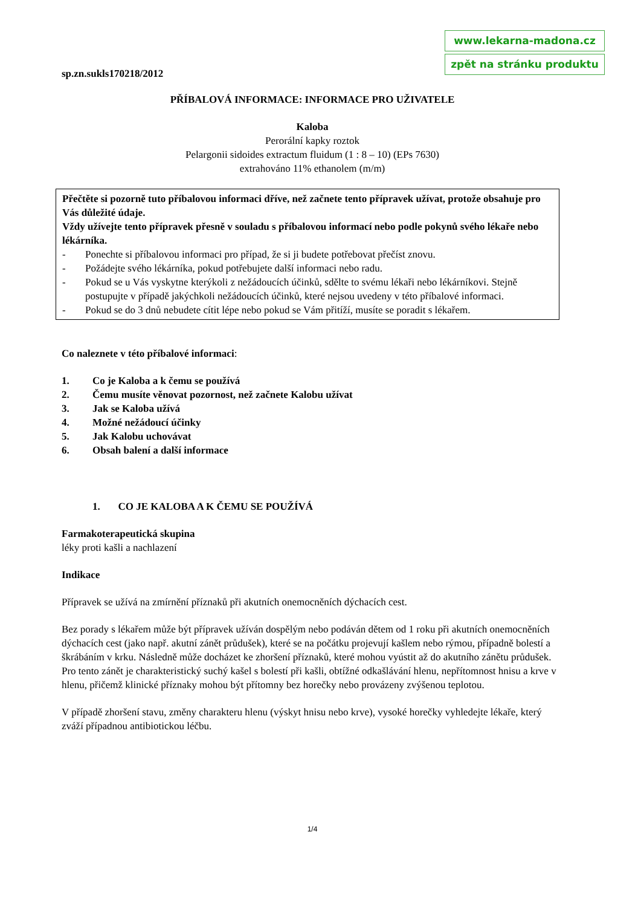www.lekarna-madona.cz
zpět na stránku produktu
sp.zn.sukls170218/2012
PŘÍBALOVÁ INFORMACE: INFORMACE PRO UŽIVATELE
Kaloba
Perorální kapky roztok
Pelargonii sidoides extractum fluidum (1 : 8 – 10) (EPs 7630)
extrahováno 11% ethanolem (m/m)
Přečtěte si pozorně tuto příbalovou informaci dříve, než začnete tento přípravek užívat, protože obsahuje pro Vás důležité údaje.
Vždy užívejte tento přípravek přesně v souladu s příbalovou informací nebo podle pokynů svého lékaře nebo lékárníka.
- Ponechte si příbalovou informaci pro případ, že si ji budete potřebovat přečíst znovu.
- Požádejte svého lékárníka, pokud potřebujete další informaci nebo radu.
- Pokud se u Vás vyskytne kterýkoli z nežádoucích účinků, sdělte to svému lékaři nebo lékárníkovi. Stejně postupujte v případě jakýchkoli nežádoucích účinků, které nejsou uvedeny v této příbalové informaci.
- Pokud se do 3 dnů nebudete cítit lépe nebo pokud se Vám přitíží, musíte se poradit s lékařem.
Co naleznete v této příbalové informaci:
1. Co je Kaloba a k čemu se používá
2. Čemu musíte věnovat pozornost, než začnete Kalobu užívat
3. Jak se Kaloba užívá
4. Možné nežádoucí účinky
5. Jak Kalobu uchovávat
6. Obsah balení a další informace
1. CO JE KALOBA A K ČEMU SE POUŽÍVÁ
Farmakoterapeutická skupina
léky proti kašli a nachlazení
Indikace
Přípravek se užívá na zmírnění příznaků při akutních onemocněních dýchacích cest.
Bez porady s lékařem může být přípravek užíván dospělým nebo podáván dětem od 1 roku při akutních onemocněních dýchacích cest (jako např. akutní zánět průdušek), které se na počátku projevují kašlem nebo rýmou, případně bolestí a škrábáním v krku. Následně může docházet ke zhoršení příznaků, které mohou vyústit až do akutního zánětu průdušek. Pro tento zánět je charakteristický suchý kašel s bolestí při kašli, obtížné odkašlávání hlenu, nepřítomnost hnisu a krve v hlenu, přičemž klinické příznaky mohou být přítomny bez horečky nebo provázeny zvýšenou teplotou.
V případě zhoršení stavu, změny charakteru hlenu (výskyt hnisu nebo krve), vysoké horečky vyhledejte lékaře, který zváží případnou antibiotickou léčbu.
1/4